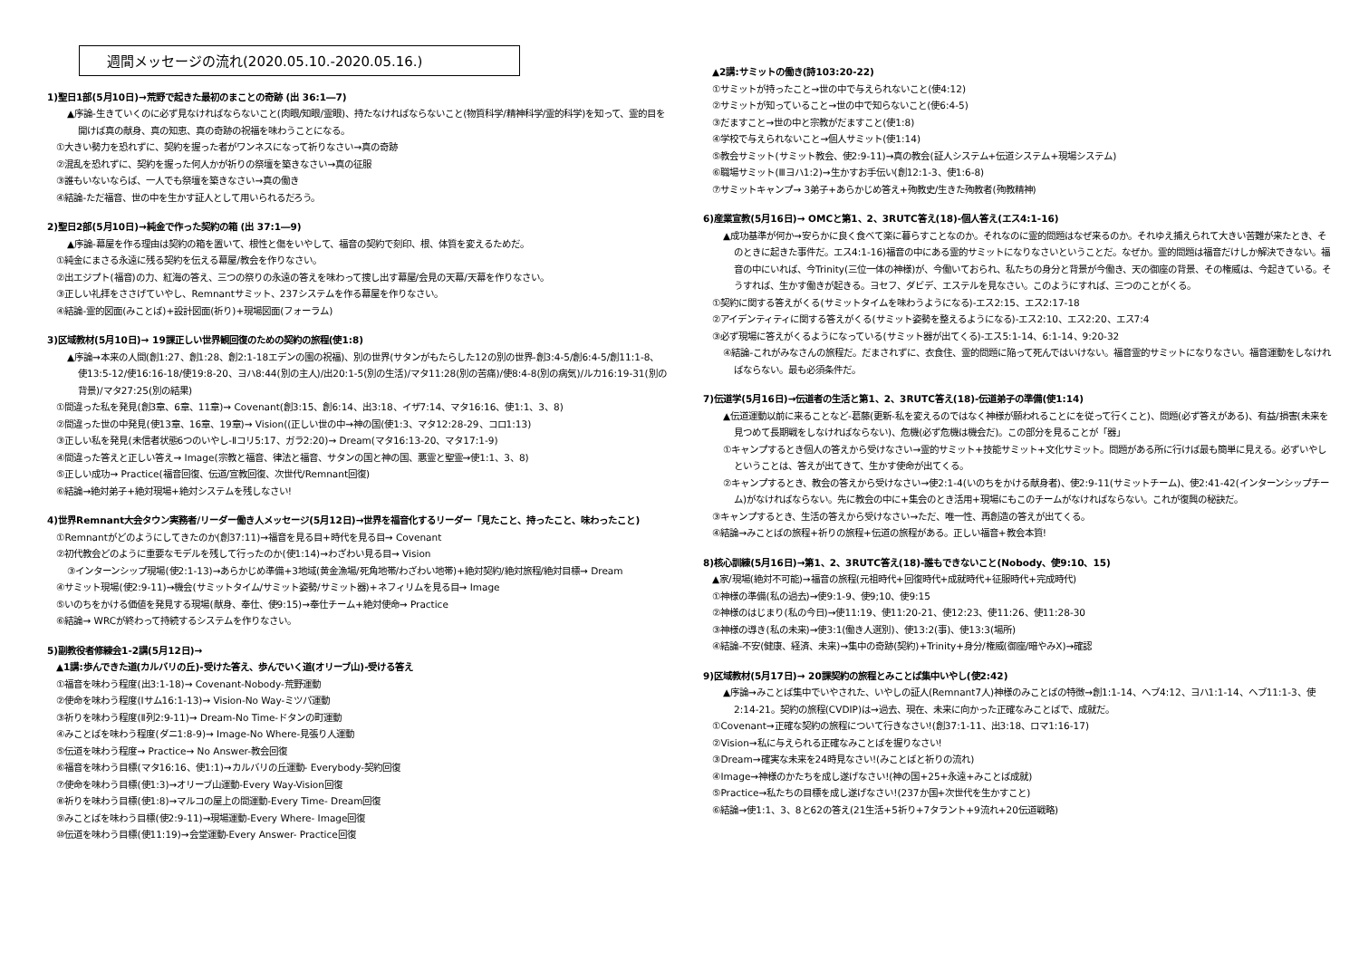週間メッセージの流れ(2020.05.10.-2020.05.16.)
1)聖日1部(5月10日)→荒野で起きた最初のまことの奇跡 (出 36:1―7)
▲序論-生きていくのに必ず見なければならないこと(肉眼/知眼/霊眼)、持たなければならないこと(物質科学/精神科学/霊的科学)を知って、霊的目を開けば真の献身、真の知恵、真の奇跡の祝福を味わうことになる。
①大きい勢力を恐れずに、契約を握った者がワンネスになって祈りなさい→真の奇跡
②混乱を恐れずに、契約を握った何人かが祈りの祭壇を築きなさい→真の征服
③誰もいないならば、一人でも祭壇を築きなさい→真の働き
④結論-ただ福音、世の中を生かす証人として用いられるだろう。
2)聖日2部(5月10日)→純金で作った契約の箱 (出 37:1―9)
▲序論-幕屋を作る理由は契約の箱を置いて、根性と傷をいやして、福音の契約で刻印、根、体質を変えるためだ。
①純金にまさる永遠に残る契約を伝える幕屋/教会を作りなさい。
②出エジプト(福音)の力、紅海の答え、三つの祭りの永遠の答えを味わって捜し出す幕屋/会見の天幕/天幕を作りなさい。
③正しい礼拝をささげていやし、Remnantサミット、237システムを作る幕屋を作りなさい。
④結論-霊的図面(みことば)+設計図面(祈り)+現場図面(フォーラム)
3)区域教材(5月10日)→ 19課正しい世界観回復のための契約の旅程(使1:8)
▲序論→本来の人間(創1:27、創1:28、創2:1-18エデンの園の祝福)、別の世界(サタンがもたらした12の別の世界-創3:4-5/創6:4-5/創11:1-8、使13:5-12/使16:16-18/使19:8-20、ヨハ8:44(別の主人)/出20:1-5(別の生活)/マタ11:28(別の苦痛)/使8:4-8(別の病気)/ルカ16:19-31(別の背景)/マタ27:25(別の結果)
①間違った私を発見(創3章、6章、11章)→ Covenant(創3:15、創6:14、出3:18、イザ7:14、マタ16:16、使1:1、3、8)
②間違った世の中発見(使13章、16章、19章)→ Vision((正しい世の中→神の国(使1:3、マタ12:28-29、コロ1:13)
③正しい私を発見(未信者状態6つのいやし-Ⅱコリ5:17、ガラ2:20)→ Dream(マタ16:13-20、マタ17:1-9)
④間違った答えと正しい答え→ Image(宗教と福音、律法と福音、サタンの国と神の国、悪霊と聖霊→使1:1、3、8)
⑤正しい成功→ Practice(福音回復、伝道/宣教回復、次世代/Remnant回復)
⑥結論→絶対弟子+絶対現場+絶対システムを残しなさい!
4)世界Remnant大会タウン実務者/リーダー働き人メッセージ(5月12日)→世界を福音化するリーダー「見たこと、持ったこと、味わったこと)
①Remnantがどのようにしてきたのか(創37:11)→福音を見る目+時代を見る目→ Covenant
②初代教会どのように重要なモデルを残して行ったのか(使1:14)→わざわい見る目→ Vision
③インターンシップ現場(使2:1-13)→あらかじめ準備+3地域(黄金漁場/死角地帯/わざわい地帯)+絶対契約/絶対旅程/絶対目標→ Dream
④サミット現場(使2:9-11)→機会(サミットタイム/サミット姿勢/サミット器)+ネフィリムを見る目→ Image
⑤いのちをかける価値を発見する現場(献身、奉仕、使9:15)→奉仕チーム+絶対使命→ Practice
⑥結論→ WRCが終わって持続するシステムを作りなさい。
5)副教役者修練会1-2講(5月12日)→
▲1講:歩んできた道(カルバリの丘)-受けた答え、歩んでいく道(オリーブ山)-受ける答え
①福音を味わう程度(出3:1-18)→ Covenant-Nobody-荒野運動
②使命を味わう程度(Iサム16:1-13)→ Vision-No Way-ミツパ運動
③祈りを味わう程度(Ⅱ列2:9-11)→ Dream-No Time-ドタンの町運動
④みことばを味わう程度(ダニ1:8-9)→ Image-No Where-見張り人運動
⑤伝道を味わう程度→ Practice→ No Answer-教会回復
⑥福音を味わう目標(マタ16:16、使1:1)→カルバリの丘運動- Everybody-契約回復
⑦使命を味わう目標(使1:3)→オリーブ山運動-Every Way-Vision回復
⑧祈りを味わう目標(使1:8)→マルコの屋上の間運動-Every Time- Dream回復
⑨みことばを味わう目標(使2:9-11)→現場運動-Every Where- Image回復
⑩伝道を味わう目標(使11:19)→会堂運動-Every Answer- Practice回復
▲2講:サミットの働き(詩103:20-22)
①サミットが持ったこと→世の中で与えられないこと(使4:12)
②サミットが知っていること→世の中で知らないこと(使6:4-5)
③だますこと→世の中と宗教がだますこと(使1:8)
④学校で与えられないこと→個人サミット(使1:14)
⑤教会サミット(サミット教会、使2:9-11)→真の教会(証人システム+伝道システム+現場システム)
⑥職場サミット(Ⅲヨハ1:2)→生かすお手伝い(創12:1-3、使1:6-8)
⑦サミットキャンプ→ 3弟子+あらかじめ答え+殉教史/生きた殉教者(殉教精神)
6)産業宣教(5月16日)→ OMCと第1、2、3RUTC答え(18)-個人答え(エス4:1-16)
▲成功基準が何か→安らかに良く食べて楽に暮らすことなのか。それなのに霊的問題はなぜ来るのか。それゆえ捕えられて大きい苦難が来たとき、そのときに起きた事件だ。エス4:1-16)福音の中にある霊的サミットになりなさいということだ。なぜか。霊的問題は福音だけしか解決できない。福音の中にいれば、今Trinity(三位一体の神様)が、今働いておられ、私たちの身分と背景が今働き、天の御座の背景、その権威は、今起きている。そうすれば、生かす働きが起きる。ヨセフ、ダビデ、エステルを見なさい。このようにすれば、三つのことがくる。
①契約に関する答えがくる(サミットタイムを味わうようになる)-エス2:15、エス2:17-18
②アイデンティティに関する答えがくる(サミット姿勢を整えるようになる)-エス2:10、エス2:20、エス7:4
③必ず現場に答えがくるようになっている(サミット器が出てくる)-エス5:1-14、6:1-14、9:20-32
④結論-これがみなさんの旅程だ。だまされずに、衣食住、霊的問題に陥って死んではいけない。福音霊的サミットになりなさい。福音運動をしなければならない。最も必須条件だ。
7)伝道学(5月16日)→伝道者の生活と第1、2、3RUTC答え(18)-伝道弟子の準備(使1:14)
▲伝道運動以前に来ることなど-葛藤(更新-私を変えるのではなく神様が願われることにを従って行くこと)、問題(必ず答えがある)、有益/損害(未来を見つめて長期戦をしなければならない)、危機(必ず危機は機会だ)。この部分を見ることが「器」
①キャンプするとき個人の答えから受けなさい→霊的サミット+技能サミット+文化サミット。問題がある所に行けば最も簡単に見える。必ずいやしということは、答えが出てきて、生かす使命が出てくる。
②キャンプするとき、教会の答えから受けなさい→使2:1-4(いのちをかける献身者)、使2:9-11(サミットチーム)、使2:41-42(インターンシップチーム)がなければならない。先に教会の中に+集会のとき活用+現場にもこのチームがなければならない。これが復興の秘訣だ。
③キャンプするとき、生活の答えから受けなさい→ただ、唯一性、再創造の答えが出てくる。
④結論→みことばの旅程+祈りの旅程+伝道の旅程がある。正しい福音+教会本質!
8)核心訓練(5月16日)→第1、2、3RUTC答え(18)-誰もできないこと(Nobody、使9:10、15)
▲家/現場(絶対不可能)→福音の旅程(元祖時代+回復時代+成就時代+征服時代+完成時代)
①神様の準備(私の過去)→使9:1-9、使9;10、使9:15
②神様のはじまり(私の今日)→使11:19、使11:20-21、使12:23、使11:26、使11:28-30
③神様の導き(私の未来)→使3:1(働き人選別)、使13:2(事)、使13:3(場所)
④結論-不安(健康、経済、未来)→集中の奇跡(契約)+Trinity+身分/権威(御座/暗やみX)→確認
9)区域教材(5月17日)→ 20課契約の旅程とみことば集中いやし(使2:42)
▲序論→みことば集中でいやされた、いやしの証人(Remnant7人)神様のみことばの特徴→創1:1-14、ヘブ4:12、ヨハ1:1-14、ヘブ11:1-3、使2:14-21。契約の旅程(CVDIP)は→過去、現在、未来に向かった正確なみことばで、成就だ。
①Covenant→正確な契約の旅程について行きなさい!(創37:1-11、出3:18、ロマ1:16-17)
②Vision→私に与えられる正確なみことばを握りなさい!
③Dream→確実な未来を24時見なさい!(みことばと祈りの流れ)
④Image→神様のかたちを成し遂げなさい!(神の国+25+永遠+みことば成就)
⑤Practice→私たちの目標を成し遂げなさい!(237か国+次世代を生かすこと)
⑥結論→使1:1、3、8と62の答え(21生活+5祈り+7タラント+9流れ+20伝道戦略)